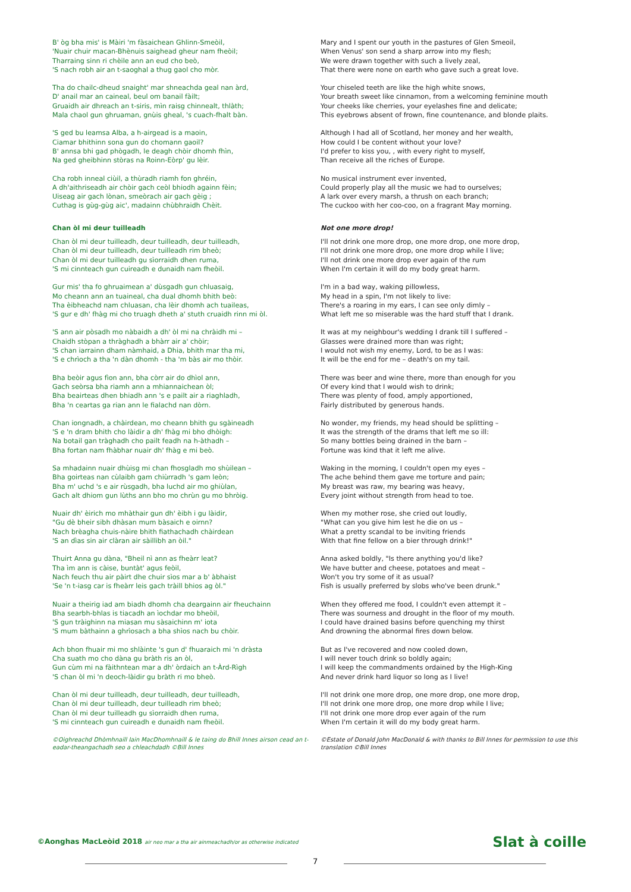B' òg bha mis' is Màiri 'm fàsaichean Ghlinn-Smeòil,
'Nuair chuir macan-Bhènuis saighead gheur nam fheòil;
Tharraing sinn ri chèile ann an eud cho beò,
'S nach robh air an t-saoghal a thug gaol cho mòr.
Tha do chailc-dheud snaight' mar shneachda geal nan àrd,
D' anail mar an caineal, beul om banail fàilt;
Gruaidh air dhreach an t-siris, mìn raisg chinnealt, thlàth;
Mala chaol gun ghruaman, gnùis gheal, 's cuach-fhalt bàn.
'S ged bu leamsa Alba, a h-airgead is a maoin,
Ciamar bhithinn sona gun do chomann gaoil?
B' annsa bhi gad phògadh, le deagh chòir dhomh fhìn,
Na ged gheibhinn stòras na Roinn-Eòrp' gu lèir.
Cha robh inneal ciùil, a thùradh riamh fon ghréin,
A dh'aithriseadh air chòir gach ceòl bhiodh againn fèin;
Uiseag air gach lònan, smeòrach air gach gèig ;
Cuthag is gùg-gùg aic', madainn chùbhraidh Chèit.
Chan òl mi deur tuilleadh
Chan òl mi deur tuilleadh, deur tuilleadh, deur tuilleadh,
Chan òl mi deur tuilleadh, deur tuilleadh rim bheò;
Chan òl mi deur tuilleadh gu sìorraidh dhen ruma,
'S mi cinnteach gun cuireadh e dunaidh nam fheòil.
Gur mis' tha fo ghruaimean a' dùsgadh gun chluasaig,
Mo cheann ann an tuaineal, cha dual dhomh bhith beò:
Tha èibheachd nam chluasan, cha lèir dhomh ach tuaileas,
'S gur e dh' fhàg mi cho truagh dheth a' stuth cruaidh rinn mi òl.
'S ann air pòsadh mo nàbaidh a dh' òl mi na chràidh mi –
Chaidh stòpan a thràghadh a bhàrr air a' chòir;
'S chan iarrainn dham nàmhaid, a Dhia, bhith mar tha mi,
'S e chrìoch a tha 'n dàn dhomh - tha 'm bàs air mo thòir.
Bha beòir agus fìon ann, bha còrr air do dhìol ann,
Gach seòrsa bha riamh ann a mhiannaichean òl;
Bha beairteas dhen bhiadh ann 's e pailt air a riaghladh,
Bha 'n ceartas ga rian ann le fialachd nan dòrn.
Chan iongnadh, a chàirdean, mo cheann bhith gu sgàineadh
'S e 'n dram bhith cho làidir a dh' fhàg mi bho dhòigh:
Na botail gan tràghadh cho pailt feadh na h-àthadh –
Bha fortan nam fhàbhar nuair dh' fhàg e mi beò.
Sa mhadainn nuair dhùisg mi chan fhosgladh mo shùilean –
Bha goirteas nan cùlaibh gam chiùrradh 's gam leòn;
Bha m' uchd 's e air rùsgadh, bha luchd air mo ghiùlan,
Gach alt dhiom gun lùths ann bho mo chrùn gu mo bhròig.
Nuair dh' èirich mo mhàthair gun dh' èibh i gu làidir,
"Gu dè bheir sibh dhàsan mum bàsaich e oirnn?
Nach brèagha chuis-nàire bhith fiathachadh chàirdean
'S an dìas sin air clàran air sàillibh an òil."
Thuirt Anna gu dàna, "Bheil nì ann as fheàrr leat?
Tha ìm ann is càise, buntàt' agus feòil,
Nach feuch thu air pàirt dhe chuir sìos mar a b' àbhaist
'Se 'n t-iasg car is fheàrr leis gach tràill bhios ag òl."
Nuair a theirig iad am biadh dhomh cha deargainn air fheuchainn
Bha searbh-bhlas is tiacadh an ìochdar mo bheòil,
'S gun tràighinn na miasan mu sàsaichinn m' iota
'S mum bàthainn a ghrìosach a bha shìos nach bu chòir.
Ach bhon fhuair mi mo shlàinte 's gun d' fhuaraich mi 'n dràsta
Cha suath mo cho dàna gu bràth ris an òl,
Gun cùm mi na fàithntean mar a dh' òrdaich an t-Àrd-Rìgh
'S chan òl mi 'n deoch-làidir gu bràth ri mo bheò.
Chan òl mi deur tuilleadh, deur tuilleadh, deur tuilleadh,
Chan òl mi deur tuilleadh, deur tuilleadh rim bheò;
Chan òl mi deur tuilleadh gu sìorraidh dhen ruma,
'S mi cinnteach gun cuireadh e dunaidh nam fheòil.
©Oighreachd Dhòmhnaill Iain MacDhomhnaill & le taing do Bhill Innes airson cead an t-eadar-theangachadh seo a chleachdadh ©Bill Innes
Mary and I spent our youth in the pastures of Glen Smeoil,
When Venus' son send a sharp arrow into my flesh;
We were drawn together with such a lively zeal,
That there were none on earth who gave such a great love.
Your chiseled teeth are like the high white snows,
Your breath sweet like cinnamon, from a welcoming feminine mouth
Your cheeks like cherries, your eyelashes fine and delicate;
This eyebrows absent of frown, fine countenance, and blonde plaits.
Although I had all of Scotland, her money and her wealth,
How could I be content without your love?
I'd prefer to kiss you, , with every right to myself,
Than receive all the riches of Europe.
No musical instrument ever invented,
Could properly play all the music we had to ourselves;
A lark over every marsh, a thrush on each branch;
The cuckoo with her coo-coo, on a fragrant May morning.
Not one more drop!
I'll not drink one more drop, one more drop, one more drop,
I'll not drink one more drop, one more drop while I live;
I'll not drink one more drop ever again of the rum
When I'm certain it will do my body great harm.
I'm in a bad way, waking pillowless,
My head in a spin, I'm not likely to live:
There's a roaring in my ears, I can see only dimly –
What left me so miserable was the hard stuff that I drank.
It was at my neighbour's wedding I drank till I suffered –
Glasses were drained more than was right;
I would not wish my enemy, Lord, to be as I was:
It will be the end for me – death's on my tail.
There was beer and wine there, more than enough for you
Of every kind that I would wish to drink;
There was plenty of food, amply apportioned,
Fairly distributed by generous hands.
No wonder, my friends, my head should be splitting –
It was the strength of the drams that left me so ill:
So many bottles being drained in the barn –
Fortune was kind that it left me alive.
Waking in the morning, I couldn't open my eyes –
The ache behind them gave me torture and pain;
My breast was raw, my bearing was heavy,
Every joint without strength from head to toe.
When my mother rose, she cried out loudly,
"What can you give him lest he die on us –
What a pretty scandal to be inviting friends
With that fine fellow on a bier through drink!"
Anna asked boldly, "Is there anything you'd like?
We have butter and cheese, potatoes and meat –
Won't you try some of it as usual?
Fish is usually preferred by slobs who've been drunk."
When they offered me food, I couldn't even attempt it –
There was sourness and drought in the floor of my mouth.
I could have drained basins before quenching my thirst
And drowning the abnormal fires down below.
But as I've recovered and now cooled down,
I will never touch drink so boldly again;
I will keep the commandments ordained by the High-King
And never drink hard liquor so long as I live!
I'll not drink one more drop, one more drop, one more drop,
I'll not drink one more drop, one more drop while I live;
I'll not drink one more drop ever again of the rum
When I'm certain it will do my body great harm.
©Estate of Donald John MacDonald & with thanks to Bill Innes for permission to use this translation ©Bill Innes
©Aonghas MacLeòid 2018 air neo mar a tha air ainmeachadh/or as otherwise indicated
Slat à coille
7